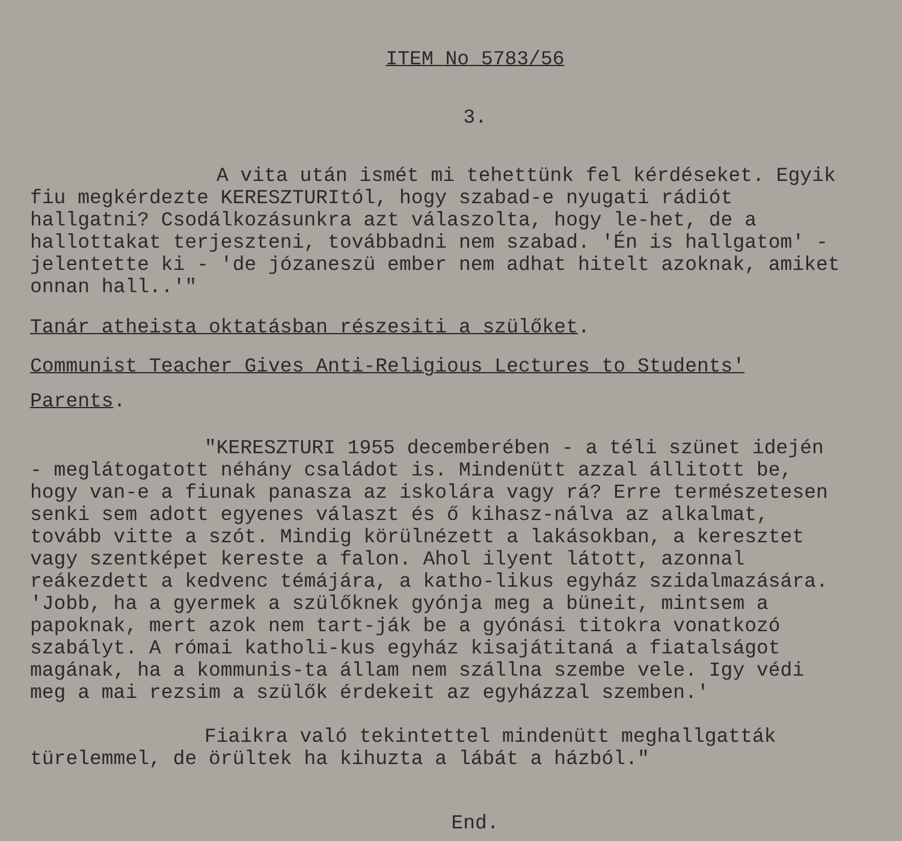ITEM No 5783/56
3.
A vita után ismét mi tehettünk fel kérdéseket. Egyik fiu megkérdezte KERESZTURItól, hogy szabad-e nyugati rádiót hallgatni? Csodálkozásunkra azt válaszolta, hogy le-het, de a hallottakat terjeszteni, továbbadni nem szabad. 'Én is hallgatom' - jelentette ki - 'de józaneszü ember nem adhat hitelt azoknak, amiket onnan hall..'"
Tanár atheista oktatásban részesiti a szülőket.
Communist Teacher Gives Anti-Religious Lectures to Students'
Parents.
"KERESZTURI 1955 decemberében - a téli szünet idején - meglátogatott néhány családot is. Mindenütt azzal állitott be, hogy van-e a fiunak panasza az iskolára vagy rá? Erre természetesen senki sem adott egyenes választ és ő kihasz-nálva az alkalmat, tovább vitte a szót. Mindig körülnézett a lakásokban, a keresztet vagy szentképet kereste a falon. Ahol ilyent látott, azonnal reákezdett a kedvenc témájára, a katho-likus egyház szidalmazására. 'Jobb, ha a gyermek a szülőknek gyónja meg a büneit, mintsem a papoknak, mert azok nem tart-ják be a gyónási titokra vonatkozó szabályt. A római katholi-kus egyház kisajátitaná a fiatalságot magának, ha a kommunis-ta állam nem szállna szembe vele. Igy védi meg a mai rezsim a szülők érdekeit az egyházzal szemben.'
Fiaikra való tekintettel mindenütt meghallgatták türelemmel, de örültek ha kihuzta a lábát a házból."
End.